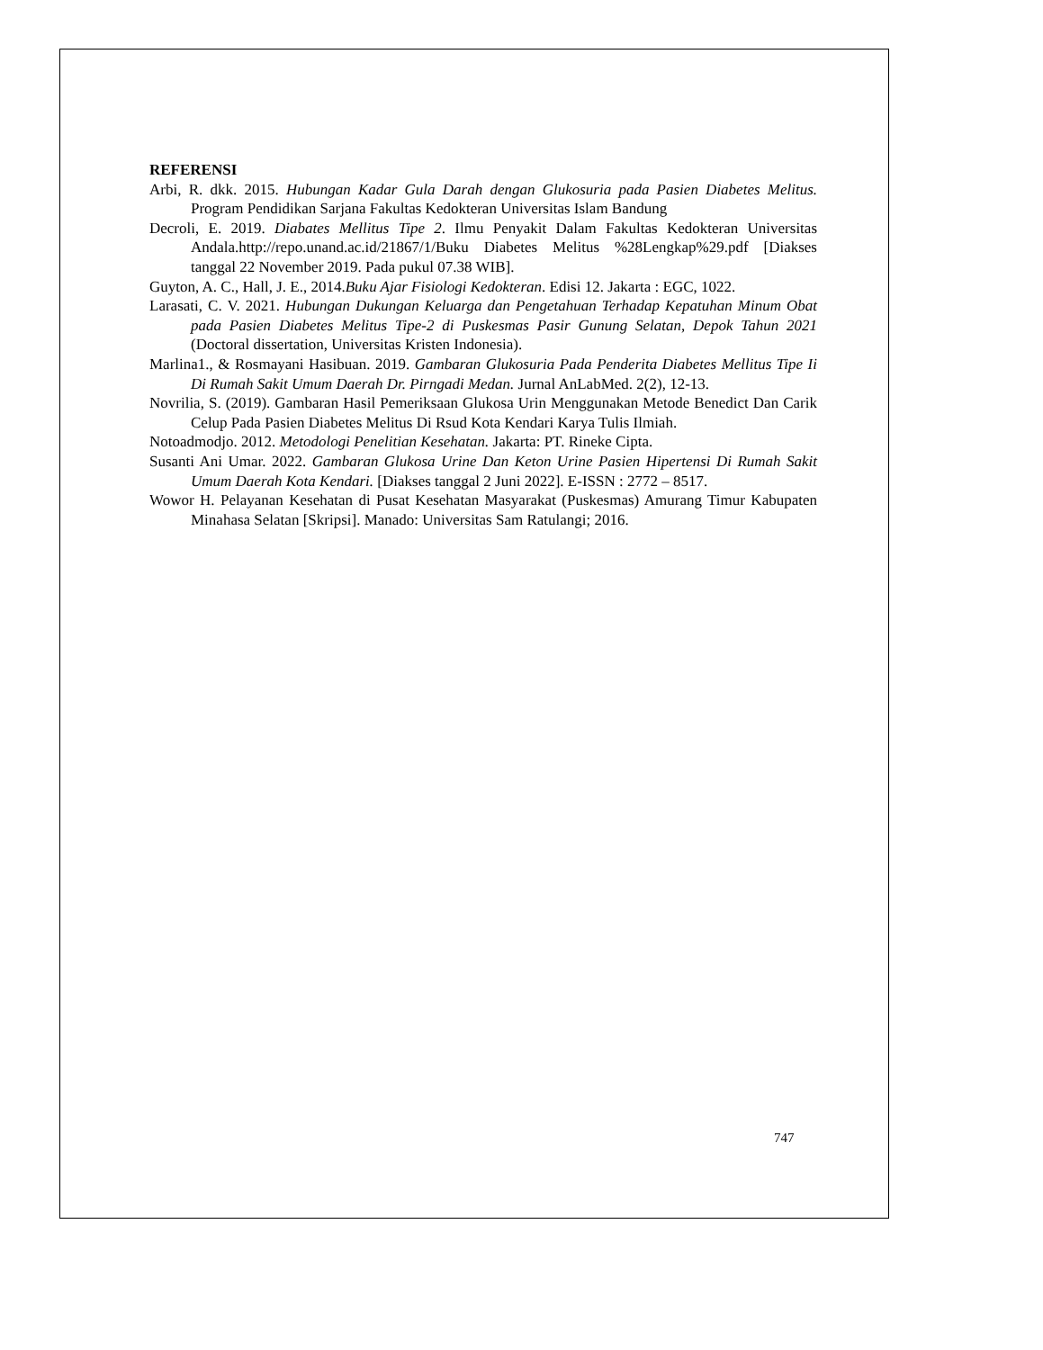REFERENSI
Arbi, R. dkk. 2015. Hubungan Kadar Gula Darah dengan Glukosuria pada Pasien Diabetes Melitus. Program Pendidikan Sarjana Fakultas Kedokteran Universitas Islam Bandung
Decroli, E. 2019. Diabates Mellitus Tipe 2. Ilmu Penyakit Dalam Fakultas Kedokteran Universitas Andala.http://repo.unand.ac.id/21867/1/Buku Diabetes Melitus %28Lengkap%29.pdf [Diakses tanggal 22 November 2019. Pada pukul 07.38 WIB].
Guyton, A. C., Hall, J. E., 2014.Buku Ajar Fisiologi Kedokteran. Edisi 12. Jakarta : EGC, 1022.
Larasati, C. V. 2021. Hubungan Dukungan Keluarga dan Pengetahuan Terhadap Kepatuhan Minum Obat pada Pasien Diabetes Melitus Tipe-2 di Puskesmas Pasir Gunung Selatan, Depok Tahun 2021 (Doctoral dissertation, Universitas Kristen Indonesia).
Marlina1., & Rosmayani Hasibuan. 2019. Gambaran Glukosuria Pada Penderita Diabetes Mellitus Tipe Ii Di Rumah Sakit Umum Daerah Dr. Pirngadi Medan. Jurnal AnLabMed. 2(2), 12-13.
Novrilia, S. (2019). Gambaran Hasil Pemeriksaan Glukosa Urin Menggunakan Metode Benedict Dan Carik Celup Pada Pasien Diabetes Melitus Di Rsud Kota Kendari Karya Tulis Ilmiah.
Notoadmodjo. 2012. Metodologi Penelitian Kesehatan. Jakarta: PT. Rineke Cipta.
Susanti Ani Umar. 2022. Gambaran Glukosa Urine Dan Keton Urine Pasien Hipertensi Di Rumah Sakit Umum Daerah Kota Kendari. [Diakses tanggal 2 Juni 2022]. E-ISSN : 2772 – 8517.
Wowor H. Pelayanan Kesehatan di Pusat Kesehatan Masyarakat (Puskesmas) Amurang Timur Kabupaten Minahasa Selatan [Skripsi]. Manado: Universitas Sam Ratulangi; 2016.
747